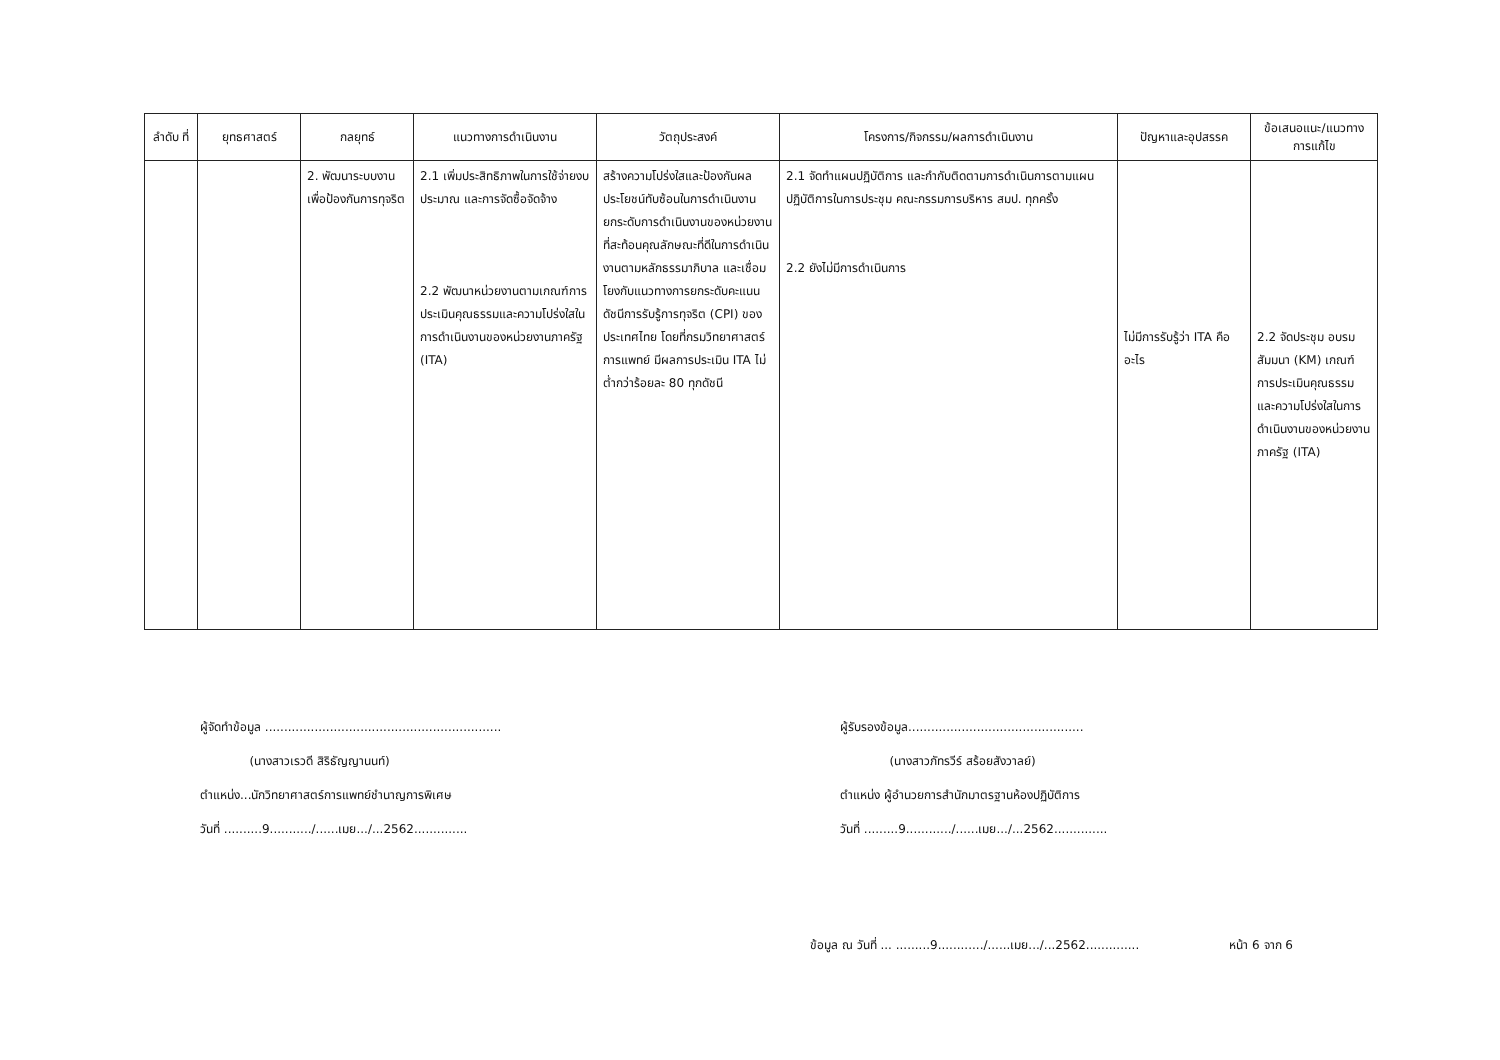| ลำดับ ที่ | ยุทธศาสตร์ | กลยุทธ์ | แนวทางการดำเนินงาน | วัตถุประสงค์ | โครงการ/กิจกรรม/ผลการดำเนินงาน | ปัญหาและอุปสรรค | ข้อเสนอแนะ/แนวทางการแก้ไข |
| --- | --- | --- | --- | --- | --- | --- | --- |
| | | 2. พัฒนาระบบงานเพื่อป้องกันการทุจริต | 2.1 เพิ่มประสิทธิภาพในการใช้จ่ายงบประมาณ และการจัดซื้อจัดจ้าง 2.2 พัฒนาหน่วยงานตามเกณฑ์การประเมินคุณธรรมและความโปร่งใสในการดำเนินงานของหน่วยงานภาครัฐ (ITA) | สร้างความโปร่งใสและป้องกันผลประโยชน์ทับซ้อนในการดำเนินงาน ยกระดับการดำเนินงานของหน่วยงานที่สะท้อนคุณลักษณะที่ดีในการดำเนินงานตามหลักธรรมาภิบาล และเชื่อมโยงกับแนวทางการยกระดับคะแนนดัชนีการรับรู้การทุจริต (CPI) ของประเทศไทย โดยที่กรมวิทยาศาสตร์การแพทย์ มีผลการประเมิน ITA ไม่ต่ำกว่าร้อยละ 80 ทุกดัชนี | 2.1 จัดทำแผนปฏิบัติการ และกำกับติดตามการดำเนินการตามแผนปฏิบัติการในการประชุม คณะกรรมการบริหาร สมป. ทุกครั้ง 2.2 ยังไม่มีการดำเนินการ | ไม่มีการรับรู้ว่า ITA คืออะไร | 2.2 จัดประชุม อบรม สัมมนา (KM) เกณฑ์การประเมินคุณธรรมและความโปร่งใสในการดำเนินงานของหน่วยงานภาครัฐ (ITA) |
ผู้จัดทำข้อมูล ..............................................................
(นางสาวเรวดี สิริธัญญานนท์)
ตำแหน่ง...นักวิทยาศาสตร์การแพทย์ชำนาญการพิเศษ
วันที่ ..........9.........../......เมย.../...2562..............
ผู้รับรองข้อมูล..............................................
(นางสาวภัทรวีร์ สร้อยสังวาลย์)
ตำแหน่ง ผู้อำนวยการสำนักมาตรฐานห้องปฏิบัติการ
วันที่ .........9............/......เมย.../...2562..............
ข้อมูล ณ วันที่ ... .........9............/......เมย.../...2562.............. หน้า 6 จาก 6